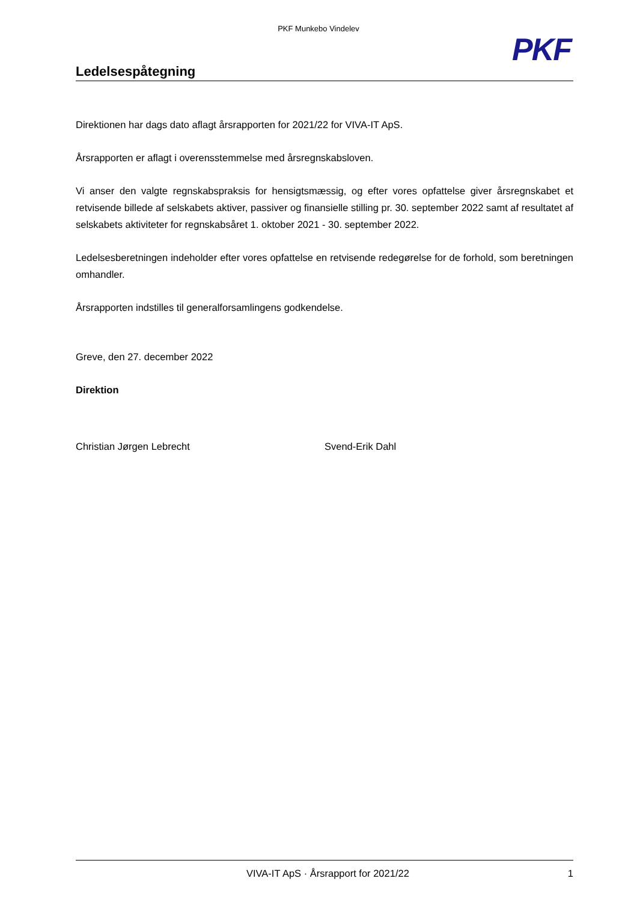PKF Munkebo Vindelev
PKF
Ledelsespåtegning
Direktionen har dags dato aflagt årsrapporten for 2021/22 for VIVA-IT ApS.
Årsrapporten er aflagt i overensstemmelse med årsregnskabsloven.
Vi anser den valgte regnskabspraksis for hensigtsmæssig, og efter vores opfattelse giver årsregnskabet et retvisende billede af selskabets aktiver, passiver og finansielle stilling pr. 30. september 2022 samt af resultatet af selskabets aktiviteter for regnskabsåret 1. oktober 2021 - 30. september 2022.
Ledelsesberetningen indeholder efter vores opfattelse en retvisende redegørelse for de forhold, som beretningen omhandler.
Årsrapporten indstilles til generalforsamlingens godkendelse.
Greve, den 27. december 2022
Direktion
Christian Jørgen Lebrecht Svend-Erik Dahl
VIVA-IT ApS · Årsrapport for 2021/22 1